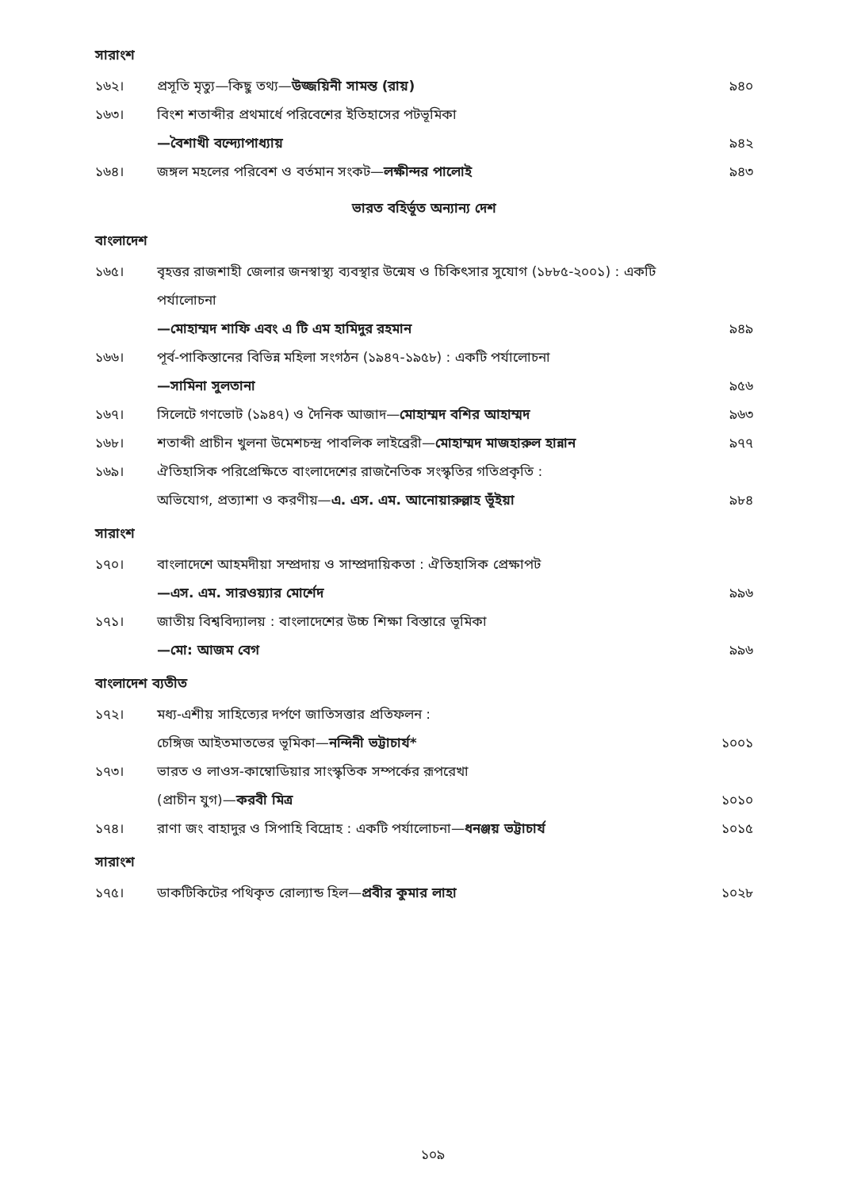সারাংশ
১৬২। প্রসূতি মৃত্যু—কিছু তথ্য—উজ্জয়িনী সামন্ত (রায়) ৯৪০
১৬৩। বিংশ শতাব্দীর প্রথমার্ধে পরিবেশের ইতিহাসের পটভূমিকা
—বৈশাখী বন্দ্যোপাধ্যায় ৯৪২
১৬৪। জঙ্গল মহলের পরিবেশ ও বর্তমান সংকট—লক্ষীন্দর পালোই ৯৪৩
ভারত বহির্ভূত অন্যান্য দেশ
বাংলাদেশ
১৬৫। বৃহত্তর রাজশাহী জেলার জনস্বাস্থ্য ব্যবস্থার উন্মেষ ও চিকিৎসার সুযোগ (১৮৮৫-২০০১) : একটি পর্যালোচনা
—মোহাম্মদ শাফি এবং এ টি এম হামিদুর রহমান ৯৪৯
১৬৬। পূর্ব-পাকিস্তানের বিভিন্ন মহিলা সংগঠন (১৯৪৭-১৯৫৮) : একটি পর্যালোচনা
—সামিনা সুলতানা ৯৫৬
১৬৭। সিলেটে গণভোট (১৯৪৭) ও দৈনিক আজাদ—মোহাম্মদ বশির আহাম্মদ ৯৬৩
১৬৮। শতাব্দী প্রাচীন খুলনা উমেশচন্দ্র পাবলিক লাইব্রেরী—মোহাম্মদ মাজহারুল হান্নান ৯৭৭
১৬৯। ঐতিহাসিক পরিপ্রেক্ষিতে বাংলাদেশের রাজনৈতিক সংস্কৃতির গতিপ্রকৃতি :
অভিযোগ, প্রত্যাশা ও করণীয়—এ. এস. এম. আনোয়ারুল্লাহ ভূঁইয়া ৯৮৪
সারাংশ
১৭০। বাংলাদেশে আহমদীয়া সম্প্রদায় ও সাম্প্রদায়িকতা : ঐতিহাসিক প্রেক্ষাপট
—এস. এম. সারওয়্যার মোর্শেদ ৯৯৬
১৭১। জাতীয় বিশ্ববিদ্যালয় : বাংলাদেশের উচ্চ শিক্ষা বিস্তারে ভূমিকা
—মো: আজম বেগ ৯৯৬
বাংলাদেশ ব্যতীত
১৭২। মধ্য-এশীয় সাহিত্যের দর্পণে জাতিসত্তার প্রতিফলন :
চেঙ্গিজ আইতমাতভের ভূমিকা—নন্দিনী ভট্টাচার্য* ১০০১
১৭৩। ভারত ও লাওস-কাম্বোডিয়ার সাংস্কৃতিক সম্পর্কের রূপরেখা
(প্রাচীন যুগ)—করবী মিত্র ১০১০
১৭৪। রাণা জং বাহাদুর ও সিপাহি বিদ্রোহ : একটি পর্যালোচনা—ধনঞ্জয় ভট্টাচার্য ১০১৫
সারাংশ
১৭৫। ডাকটিকিটের পথিকৃত রোল্যান্ড হিল—প্রবীর কুমার লাহা ১০২৮
১০৯